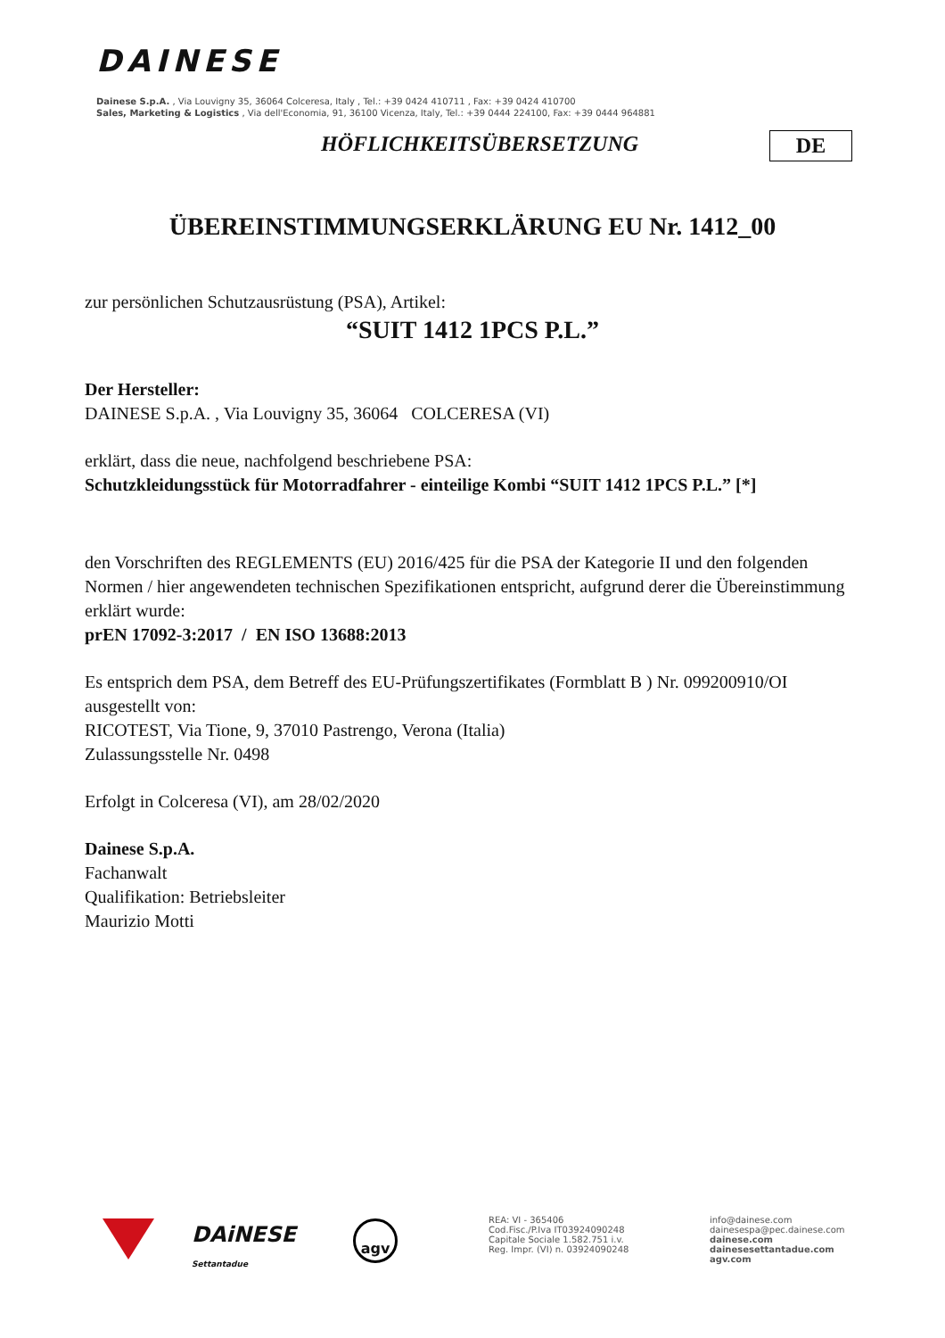DAINESE
Dainese S.p.A. , Via Louvigny 35, 36064 Colceresa, Italy , Tel.: +39 0424 410711 , Fax: +39 0424 410700
Sales, Marketing & Logistics , Via dell'Economia, 91, 36100 Vicenza, Italy, Tel.: +39 0444 224100, Fax: +39 0444 964881
HÖFLICHKEITSÜBERSETZUNG DE
ÜBEREINSTIMMUNGSERKLÄRUNG EU Nr. 1412_00
zur persönlichen Schutzausrüstung (PSA), Artikel:
“SUIT 1412 1PCS P.L.”
Der Hersteller:
DAINESE S.p.A. , Via Louvigny 35, 36064 COLCERESA (VI)
erklärt, dass die neue, nachfolgend beschriebene PSA:
Schutzkleidungsstück für Motorradfahrer - einteilige Kombi “SUIT 1412 1PCS P.L.” [*]
den Vorschriften des REGLEMENTS (EU) 2016/425 für die PSA der Kategorie II und den folgenden Normen / hier angewendeten technischen Spezifikationen entspricht, aufgrund derer die Übereinstimmung erklärt wurde:
prEN 17092-3:2017 / EN ISO 13688:2013
Es entsprich dem PSA, dem Betreff des EU-Prüfungszertifikates (Formblatt B ) Nr. 099200910/OI ausgestellt von:
RICOTEST, Via Tione, 9, 37010 Pastrengo, Verona (Italia)
Zulassungsstelle Nr. 0498
Erfolgt in Colceresa (VI), am 28/02/2020
Dainese S.p.A.
Fachanwalt
Qualifikation: Betriebsleiter
Maurizio Motti
DAiNESE
Settantadue
agv
REA: VI - 365406
Cod.Fisc./P.Iva IT03924090248
Capitale Sociale 1.582.751 i.v.
Reg. Impr. (VI) n. 03924090248
info@dainese.com
dainesespa@pec.dainese.com
dainese.com
dainesesettantadue.com
agv.com